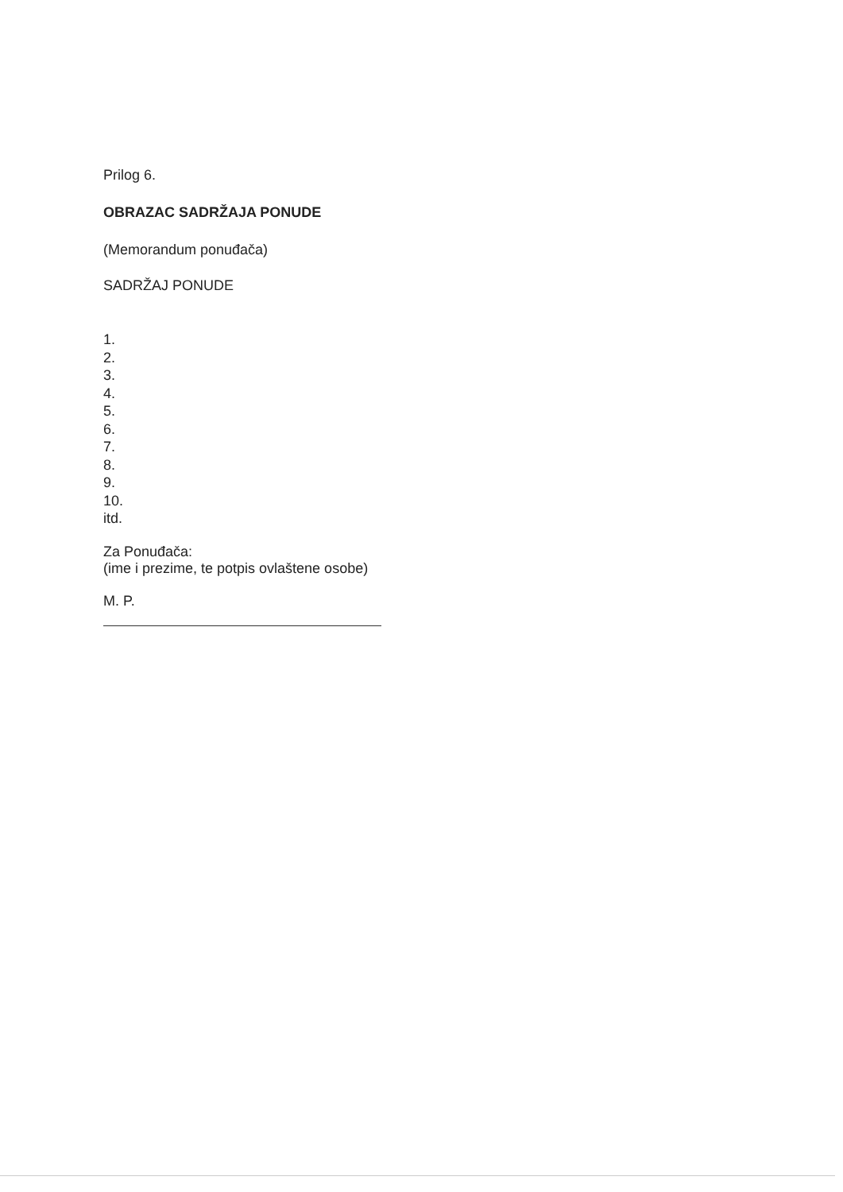Prilog 6.
OBRAZAC SADRŽAJA PONUDE
(Memorandum ponuđača)
SADRŽAJ PONUDE
1.
2.
3.
4.
5.
6.
7.
8.
9.
10.
itd.
Za Ponuđača:
(ime i prezime, te potpis ovlaštene osobe)
M. P.